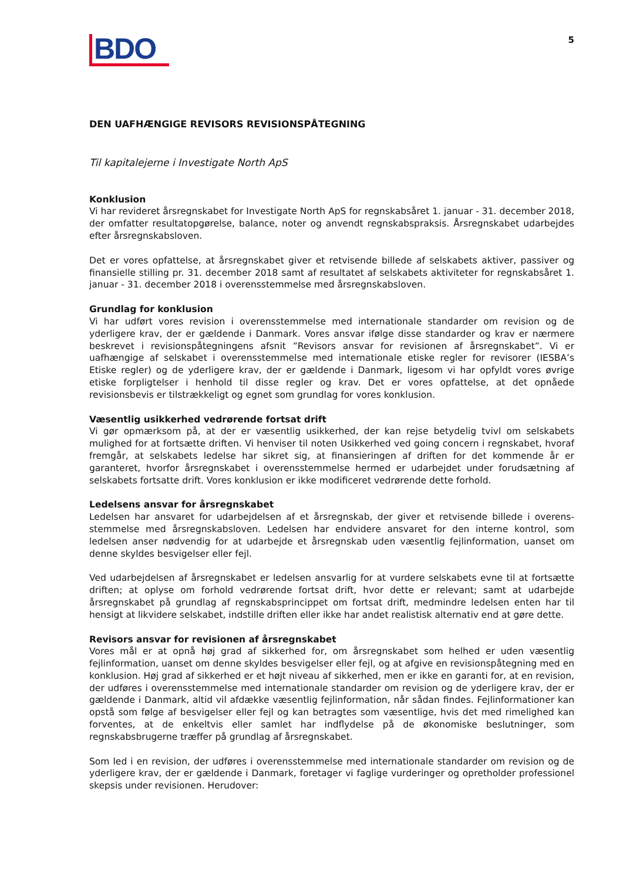BDO
5
DEN UAFHÆNGIGE REVISORS REVISIONSPÅTEGNING
Til kapitalejerne i Investigate North ApS
Konklusion
Vi har revideret årsregnskabet for Investigate North ApS for regnskabsåret 1. januar - 31. december 2018, der omfatter resultatopgørelse, balance, noter og anvendt regnskabspraksis. Årsregnskabet udarbejdes efter årsregnskabsloven.
Det er vores opfattelse, at årsregnskabet giver et retvisende billede af selskabets aktiver, passiver og finansielle stilling pr. 31. december 2018 samt af resultatet af selskabets aktiviteter for regnskabsåret 1. januar - 31. december 2018 i overensstemmelse med årsregnskabsloven.
Grundlag for konklusion
Vi har udført vores revision i overensstemmelse med internationale standarder om revision og de yderligere krav, der er gældende i Danmark. Vores ansvar ifølge disse standarder og krav er nærmere beskrevet i revisionspåtegningens afsnit ”Revisors ansvar for revisionen af årsregnskabet”. Vi er uafhængige af selskabet i overensstemmelse med internationale etiske regler for revisorer (IESBA’s Etiske regler) og de yderligere krav, der er gældende i Danmark, ligesom vi har opfyldt vores øvrige etiske forpligtelser i henhold til disse regler og krav. Det er vores opfattelse, at det opnåede revisionsbevis er tilstrækkeligt og egnet som grundlag for vores konklusion.
Væsentlig usikkerhed vedrørende fortsat drift
Vi gør opmærksom på, at der er væsentlig usikkerhed, der kan rejse betydelig tvivl om selskabets mulighed for at fortsætte driften. Vi henviser til noten Usikkerhed ved going concern i regnskabet, hvoraf fremgår, at selskabets ledelse har sikret sig, at finansieringen af driften for det kommende år er garanteret, hvorfor årsregnskabet i overensstemmelse hermed er udarbejdet under forudsætning af selskabets fortsatte drift. Vores konklusion er ikke modificeret vedrørende dette forhold.
Ledelsens ansvar for årsregnskabet
Ledelsen har ansvaret for udarbejdelsen af et årsregnskab, der giver et retvisende billede i overens-stemmelse med årsregnskabsloven. Ledelsen har endvidere ansvaret for den interne kontrol, som ledelsen anser nødvendig for at udarbejde et årsregnskab uden væsentlig fejlinformation, uanset om denne skyldes besvigelser eller fejl.
Ved udarbejdelsen af årsregnskabet er ledelsen ansvarlig for at vurdere selskabets evne til at fortsætte driften; at oplyse om forhold vedrørende fortsat drift, hvor dette er relevant; samt at udarbejde årsregnskabet på grundlag af regnskabsprincippet om fortsat drift, medmindre ledelsen enten har til hensigt at likvidere selskabet, indstille driften eller ikke har andet realistisk alternativ end at gøre dette.
Revisors ansvar for revisionen af årsregnskabet
Vores mål er at opnå høj grad af sikkerhed for, om årsregnskabet som helhed er uden væsentlig fejlinformation, uanset om denne skyldes besvigelser eller fejl, og at afgive en revisionspåtegning med en konklusion. Høj grad af sikkerhed er et højt niveau af sikkerhed, men er ikke en garanti for, at en revision, der udføres i overensstemmelse med internationale standarder om revision og de yderligere krav, der er gældende i Danmark, altid vil afdække væsentlig fejlinformation, når sådan findes. Fejlinformationer kan opstå som følge af besvigelser eller fejl og kan betragtes som væsentlige, hvis det med rimelighed kan forventes, at de enkeltvis eller samlet har indflydelse på de økonomiske beslutninger, som regnskabsbrugerne træffer på grundlag af årsregnskabet.
Som led i en revision, der udføres i overensstemmelse med internationale standarder om revision og de yderligere krav, der er gældende i Danmark, foretager vi faglige vurderinger og opretholder professionel skepsis under revisionen. Herudover: